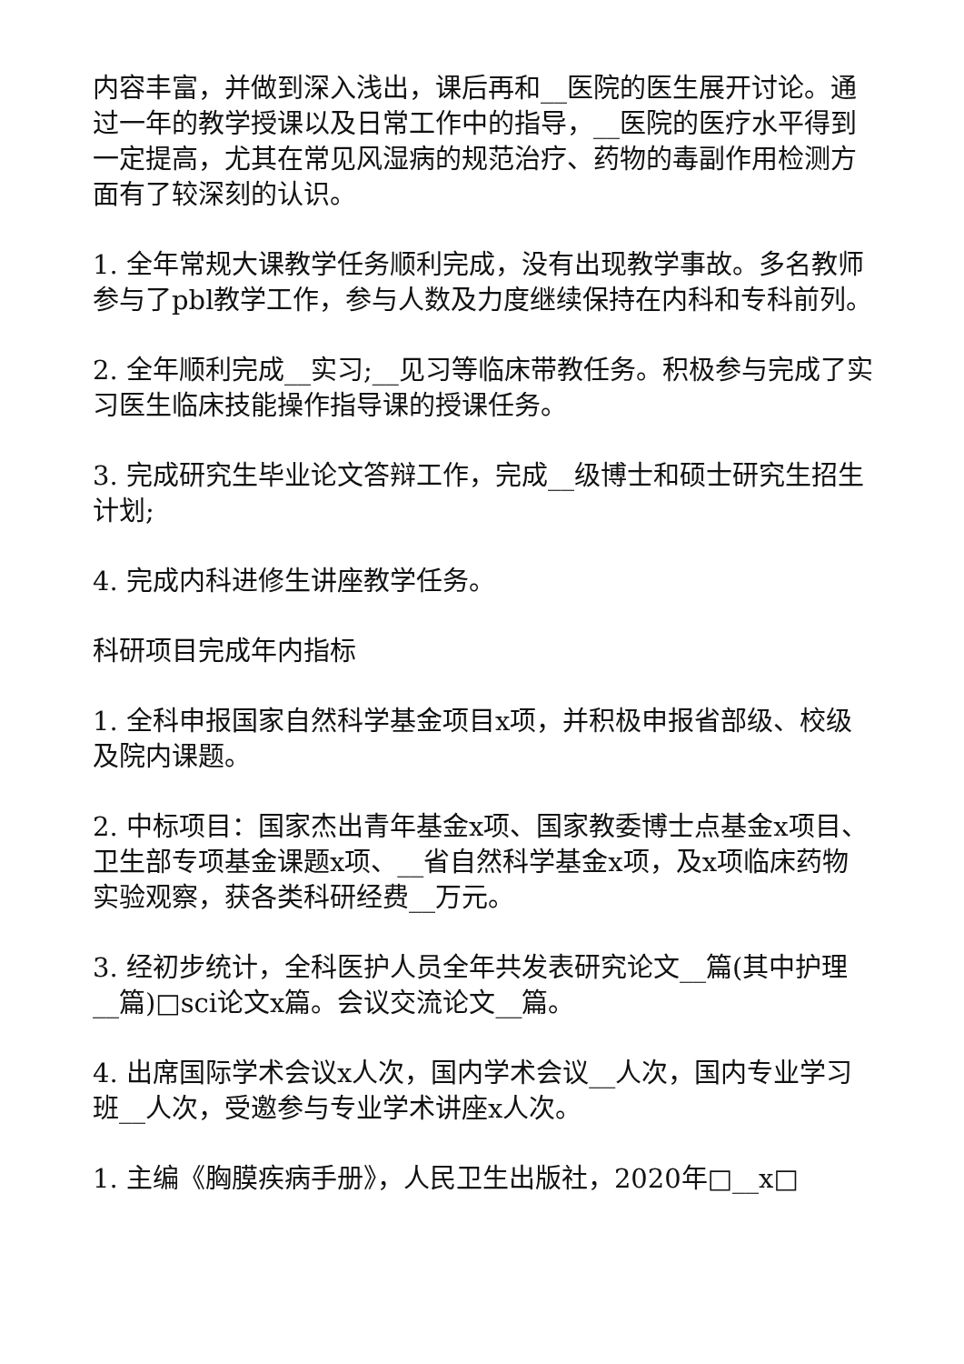内容丰富，并做到深入浅出，课后再和__医院的医生展开讨论。通过一年的教学授课以及日常工作中的指导，__医院的医疗水平得到一定提高，尤其在常见风湿病的规范治疗、药物的毒副作用检测方面有了较深刻的认识。
1. 全年常规大课教学任务顺利完成，没有出现教学事故。多名教师参与了pbl教学工作，参与人数及力度继续保持在内科和专科前列。
2. 全年顺利完成__实习;__见习等临床带教任务。积极参与完成了实习医生临床技能操作指导课的授课任务。
3. 完成研究生毕业论文答辩工作，完成__级博士和硕士研究生招生计划;
4. 完成内科进修生讲座教学任务。
科研项目完成年内指标
1. 全科申报国家自然科学基金项目x项，并积极申报省部级、校级及院内课题。
2. 中标项目：国家杰出青年基金x项、国家教委博士点基金x项目、卫生部专项基金课题x项、__省自然科学基金x项，及x项临床药物实验观察，获各类科研经费__万元。
3. 经初步统计，全科医护人员全年共发表研究论文__篇(其中护理__篇)□sci论文x篇。会议交流论文__篇。
4. 出席国际学术会议x人次，国内学术会议__人次，国内专业学习班__人次，受邀参与专业学术讲座x人次。
1. 主编《胸膜疾病手册》，人民卫生出版社，2020年□__x□